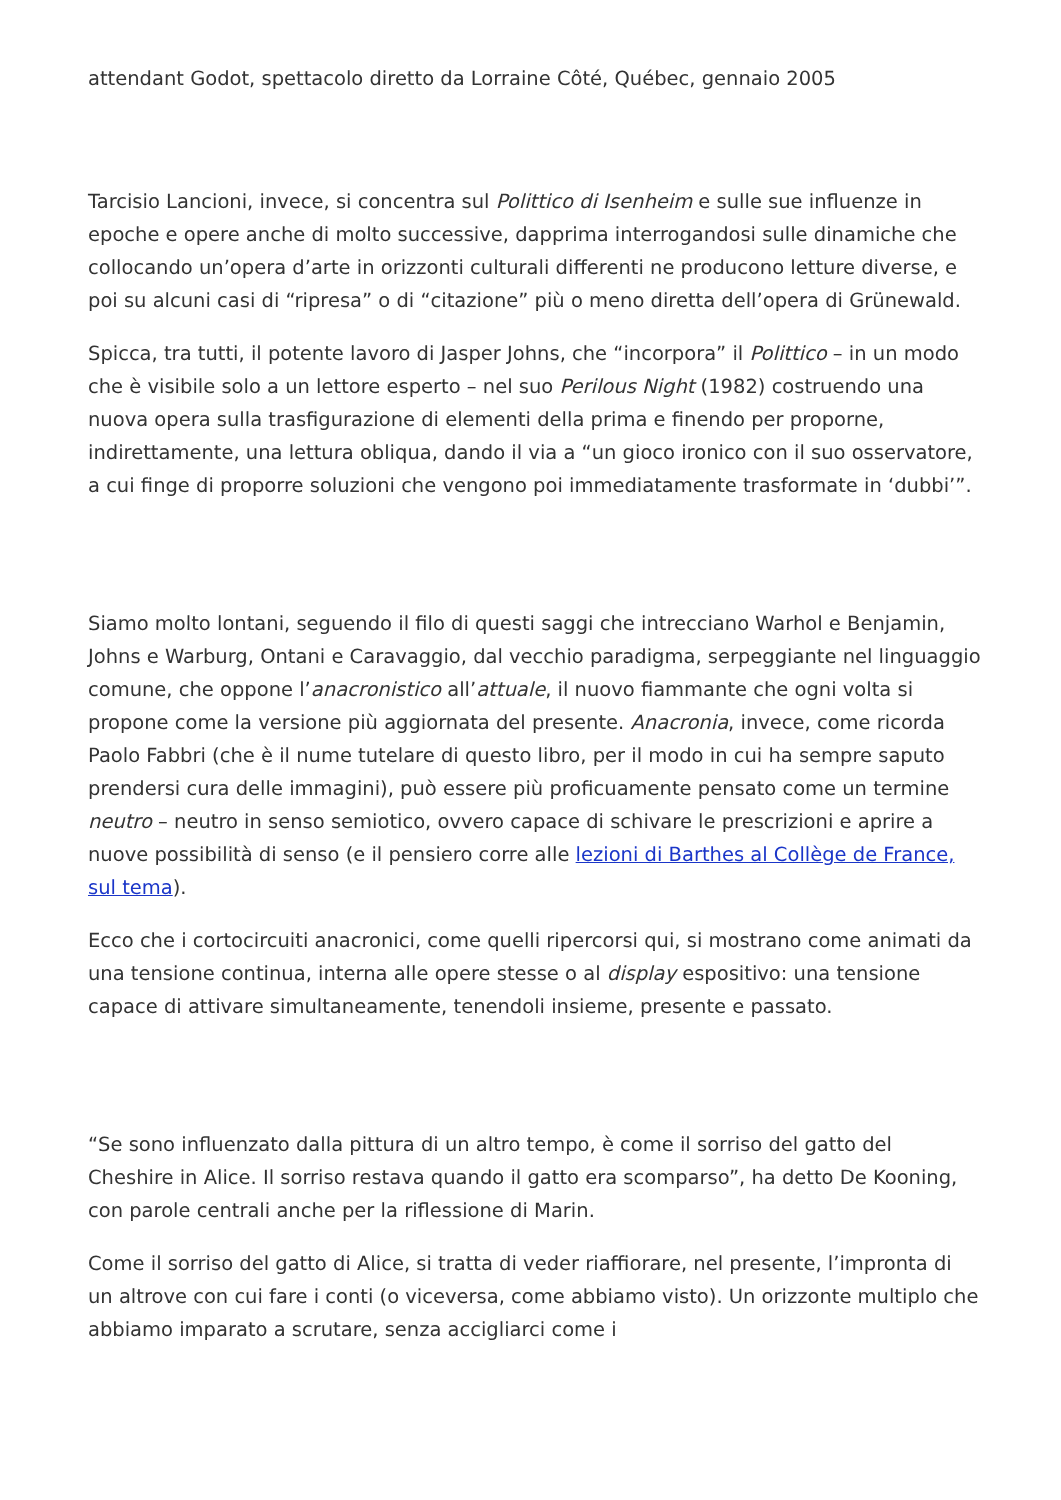attendant Godot, spettacolo diretto da Lorraine Côté, Québec, gennaio 2005
Tarcisio Lancioni, invece, si concentra sul Polittico di Isenheim e sulle sue influenze in epoche e opere anche di molto successive, dapprima interrogandosi sulle dinamiche che collocando un’opera d’arte in orizzonti culturali differenti ne producono letture diverse, e poi su alcuni casi di “ripresa” o di “citazione” più o meno diretta dell’opera di Grünewald.
Spicca, tra tutti, il potente lavoro di Jasper Johns, che “incorpora” il Polittico – in un modo che è visibile solo a un lettore esperto – nel suo Perilous Night (1982) costruendo una nuova opera sulla trasfigurazione di elementi della prima e finendo per proporne, indirettamente, una lettura obliqua, dando il via a “un gioco ironico con il suo osservatore, a cui finge di proporre soluzioni che vengono poi immediatamente trasformate in ‘dubbi’”.
Siamo molto lontani, seguendo il filo di questi saggi che intrecciano Warhol e Benjamin, Johns e Warburg, Ontani e Caravaggio, dal vecchio paradigma, serpeggiante nel linguaggio comune, che oppone l’anacronistico all’attuale, il nuovo fiammante che ogni volta si propone come la versione più aggiornata del presente. Anacronia, invece, come ricorda Paolo Fabbri (che è il nume tutelare di questo libro, per il modo in cui ha sempre saputo prendersi cura delle immagini), può essere più proficuamente pensato come un termine neutro – neutro in senso semiotico, ovvero capace di schivare le prescrizioni e aprire a nuove possibilità di senso (e il pensiero corre alle lezioni di Barthes al Collège de France, sul tema).
Ecco che i cortocircuiti anacronici, come quelli ripercorsi qui, si mostrano come animati da una tensione continua, interna alle opere stesse o al display espositivo: una tensione capace di attivare simultaneamente, tenendoli insieme, presente e passato.
“Se sono influenzato dalla pittura di un altro tempo, è come il sorriso del gatto del Cheshire in Alice. Il sorriso restava quando il gatto era scomparso”, ha detto De Kooning, con parole centrali anche per la riflessione di Marin.
Come il sorriso del gatto di Alice, si tratta di veder riaffiorare, nel presente, l’impronta di un altrove con cui fare i conti (o viceversa, come abbiamo visto). Un orizzonte multiplo che abbiamo imparato a scrutare, senza accigliarci come i